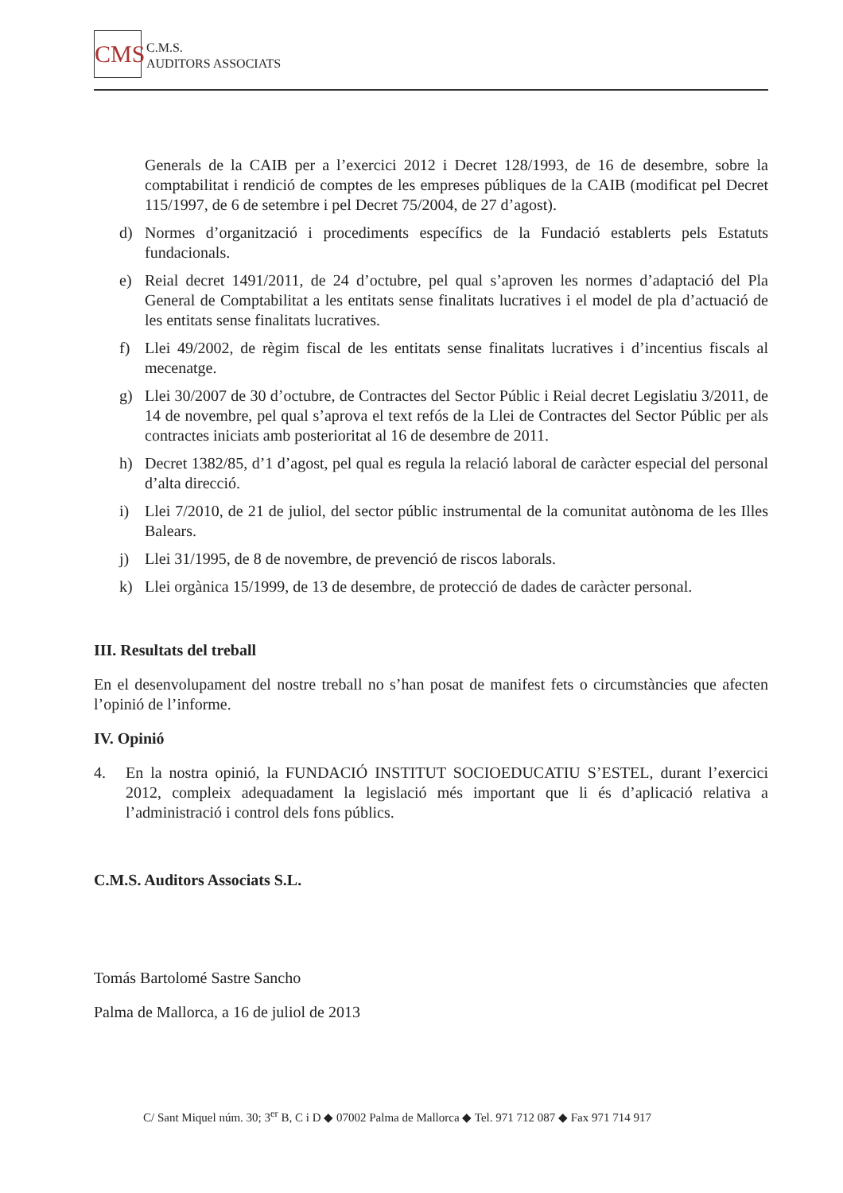CMS C.M.S.
AUDITORS ASSOCIATS
Generals de la CAIB per a l’exercici 2012 i Decret 128/1993, de 16 de desembre, sobre la comptabilitat i rendició de comptes de les empreses públiques de la CAIB (modificat pel Decret 115/1997, de 6 de setembre i pel Decret 75/2004, de 27 d’agost).
d) Normes d’organització i procediments específics de la Fundació establerts pels Estatuts fundacionals.
e) Reial decret 1491/2011, de 24 d’octubre, pel qual s’aproven les normes d’adaptació del Pla General de Comptabilitat a les entitats sense finalitats lucratives i el model de pla d’actuació de les entitats sense finalitats lucratives.
f) Llei 49/2002, de règim fiscal de les entitats sense finalitats lucratives i d’incentius fiscals al mecenatge.
g) Llei 30/2007 de 30 d’octubre, de Contractes del Sector Públic i Reial decret Legislatiu 3/2011, de 14 de novembre, pel qual s’aprova el text refós de la Llei de Contractes del Sector Públic per als contractes iniciats amb posterioritat al 16 de desembre de 2011.
h) Decret 1382/85, d’1 d’agost, pel qual es regula la relació laboral de caràcter especial del personal d’alta direcció.
i) Llei 7/2010, de 21 de juliol, del sector públic instrumental de la comunitat autònoma de les Illes Balears.
j) Llei 31/1995, de 8 de novembre, de prevenció de riscos laborals.
k) Llei orgànica 15/1999, de 13 de desembre, de protecció de dades de caràcter personal.
III. Resultats del treball
En el desenvolupament del nostre treball no s’han posat de manifest fets o circumstàncies que afecten l’opinió de l’informe.
IV. Opinió
4. En la nostra opinió, la FUNDACIÓ INSTITUT SOCIOEDUCATIU S’ESTEL, durant l’exercici 2012, compleix adequadament la legislació més important que li és d’aplicació relativa a l’administració i control dels fons públics.
C.M.S. Auditors Associats S.L.
Tomás Bartolomé Sastre Sancho
Palma de Mallorca, a 16 de juliol de 2013
C/ Sant Miquel núm. 30; 3<sup>er</sup> B, C i D ◆ 07002 Palma de Mallorca ◆ Tel. 971 712 087 ◆ Fax 971 714 917